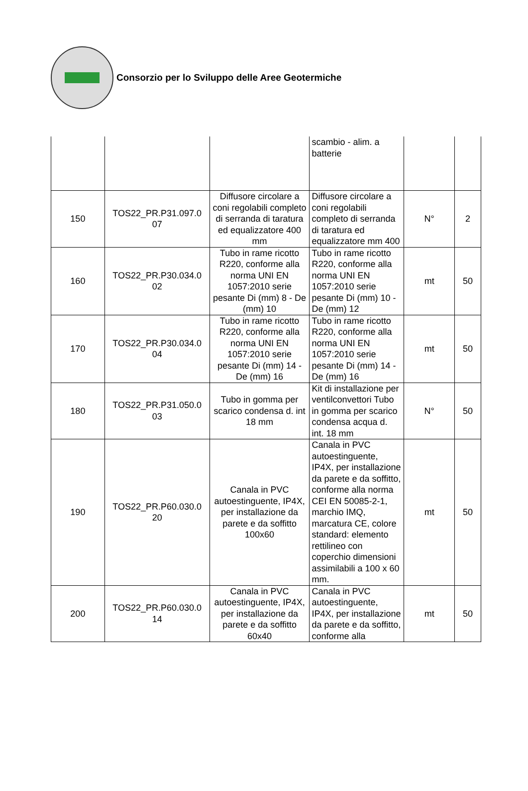Consorzio per lo Sviluppo delle Aree Geotermiche
| | | | scambio - alim. a batterie | | |
| 150 | TOS22_PR.P31.097.0 07 | Diffusore circolare a coni regolabili completo di serranda di taratura ed equalizzatore 400 mm | Diffusore circolare a coni regolabili completo di serranda di taratura ed equalizzatore mm 400 | N° | 2 |
| 160 | TOS22_PR.P30.034.0 02 | Tubo in rame ricotto R220, conforme alla norma UNI EN 1057:2010 serie pesante Di (mm) 8 - De (mm) 10 | Tubo in rame ricotto R220, conforme alla norma UNI EN 1057:2010 serie pesante Di (mm) 10 - De (mm) 12 | mt | 50 |
| 170 | TOS22_PR.P30.034.0 04 | Tubo in rame ricotto R220, conforme alla norma UNI EN 1057:2010 serie pesante Di (mm) 14 - De (mm) 16 | Tubo in rame ricotto R220, conforme alla norma UNI EN 1057:2010 serie pesante Di (mm) 14 - De (mm) 16 | mt | 50 |
| 180 | TOS22_PR.P31.050.0 03 | Tubo in gomma per scarico condensa d. int 18 mm | Kit di installazione per ventilconvettori Tubo in gomma per scarico condensa acqua d. int. 18 mm | N° | 50 |
| 190 | TOS22_PR.P60.030.0 20 | Canala in PVC autoestinguente, IP4X, per installazione da parete e da soffitto 100x60 | Canala in PVC autoestinguente, IP4X, per installazione da parete e da soffitto, conforme alla norma CEI EN 50085-2-1, marchio IMQ, marcatura CE, colore standard: elemento rettilineo con coperchio dimensioni assimilabili a 100 x 60 mm. | mt | 50 |
| 200 | TOS22_PR.P60.030.0 14 | Canala in PVC autoestinguente, IP4X, per installazione da parete e da soffitto 60x40 | Canala in PVC autoestinguente, IP4X, per installazione da parete e da soffitto, conforme alla | mt | 50 |